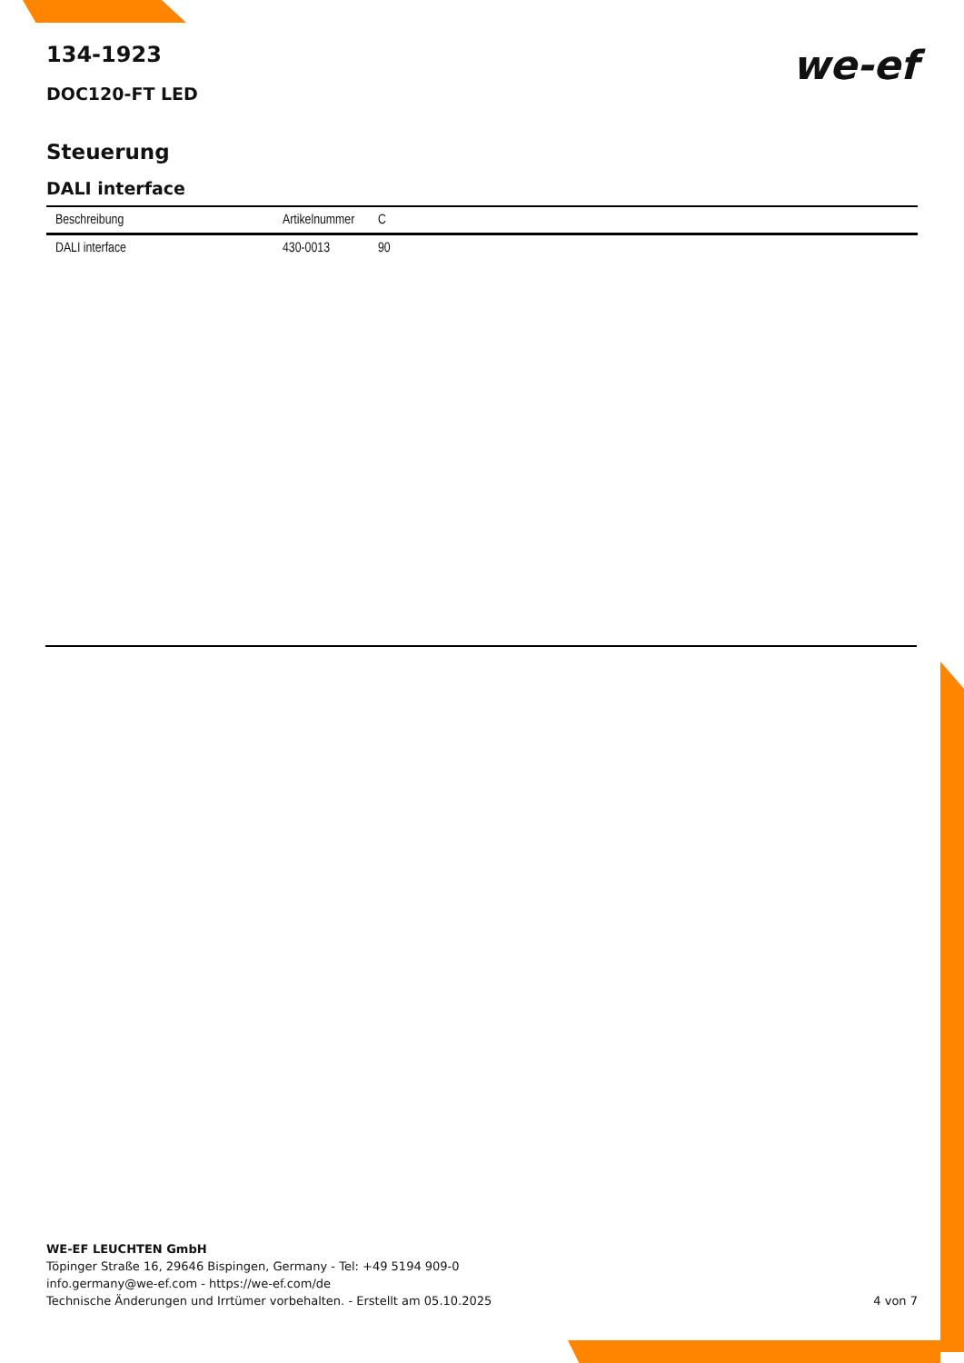we-ef
134-1923
DOC120-FT LED
Steuerung
DALI interface
| Beschreibung | Artikelnummer | C |
| --- | --- | --- |
| DALI interface | 430-0013 | 90 |
WE-EF LEUCHTEN GmbH
Töpinger Straße 16, 29646 Bispingen, Germany - Tel: +49 5194 909-0
info.germany@we-ef.com - https://we-ef.com/de
Technische Änderungen und Irrtümer vorbehalten. - Erstellt am 05.10.2025
4 von 7